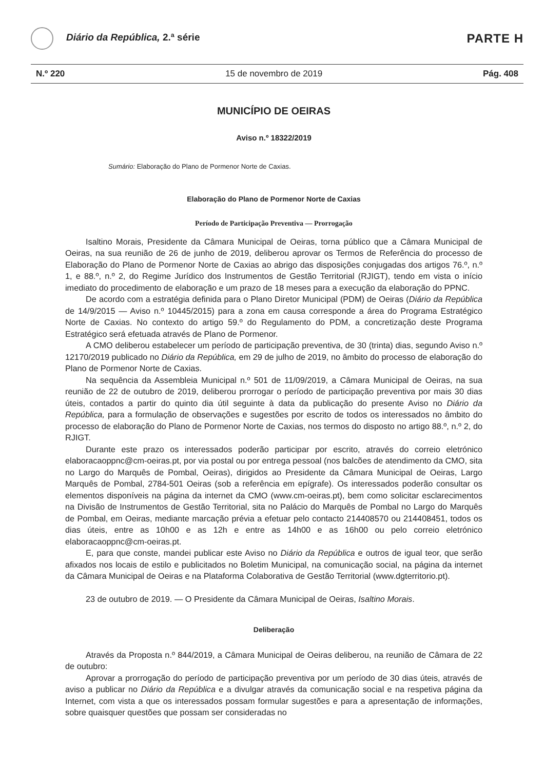Diário da República, 2.ª série
PARTE H
N.º 220 15 de novembro de 2019 Pág. 408
MUNICÍPIO DE OEIRAS
Aviso n.º 18322/2019
Sumário: Elaboração do Plano de Pormenor Norte de Caxias.
Elaboração do Plano de Pormenor Norte de Caxias
Período de Participação Preventiva — Prorrogação
Isaltino Morais, Presidente da Câmara Municipal de Oeiras, torna público que a Câmara Municipal de Oeiras, na sua reunião de 26 de junho de 2019, deliberou aprovar os Termos de Referência do processo de Elaboração do Plano de Pormenor Norte de Caxias ao abrigo das disposições conjugadas dos artigos 76.º, n.º 1, e 88.º, n.º 2, do Regime Jurídico dos Instrumentos de Gestão Territorial (RJIGT), tendo em vista o início imediato do procedimento de elaboração e um prazo de 18 meses para a execução da elaboração do PPNC.
De acordo com a estratégia definida para o Plano Diretor Municipal (PDM) de Oeiras (Diário da República de 14/9/2015 — Aviso n.º 10445/2015) para a zona em causa corresponde a área do Programa Estratégico Norte de Caxias. No contexto do artigo 59.º do Regulamento do PDM, a concretização deste Programa Estratégico será efetuada através de Plano de Pormenor.
A CMO deliberou estabelecer um período de participação preventiva, de 30 (trinta) dias, segundo Aviso n.º 12170/2019 publicado no Diário da República, em 29 de julho de 2019, no âmbito do processo de elaboração do Plano de Pormenor Norte de Caxias.
Na sequência da Assembleia Municipal n.º 501 de 11/09/2019, a Câmara Municipal de Oeiras, na sua reunião de 22 de outubro de 2019, deliberou prorrogar o período de participação preventiva por mais 30 dias úteis, contados a partir do quinto dia útil seguinte à data da publicação do presente Aviso no Diário da República, para a formulação de observações e sugestões por escrito de todos os interessados no âmbito do processo de elaboração do Plano de Pormenor Norte de Caxias, nos termos do disposto no artigo 88.º, n.º 2, do RJIGT.
Durante este prazo os interessados poderão participar por escrito, através do correio eletrónico elaboracaoppnc@cm-oeiras.pt, por via postal ou por entrega pessoal (nos balcões de atendimento da CMO, sita no Largo do Marquês de Pombal, Oeiras), dirigidos ao Presidente da Câmara Municipal de Oeiras, Largo Marquês de Pombal, 2784-501 Oeiras (sob a referência em epígrafe). Os interessados poderão consultar os elementos disponíveis na página da internet da CMO (www.cm-oeiras.pt), bem como solicitar esclarecimentos na Divisão de Instrumentos de Gestão Territorial, sita no Palácio do Marquês de Pombal no Largo do Marquês de Pombal, em Oeiras, mediante marcação prévia a efetuar pelo contacto 214408570 ou 214408451, todos os dias úteis, entre as 10h00 e as 12h e entre as 14h00 e as 16h00 ou pelo correio eletrónico elaboracaoppnc@cm-oeiras.pt.
E, para que conste, mandei publicar este Aviso no Diário da República e outros de igual teor, que serão afixados nos locais de estilo e publicitados no Boletim Municipal, na comunicação social, na página da internet da Câmara Municipal de Oeiras e na Plataforma Colaborativa de Gestão Territorial (www.dgterritorio.pt).
23 de outubro de 2019. — O Presidente da Câmara Municipal de Oeiras, Isaltino Morais.
Deliberação
Através da Proposta n.º 844/2019, a Câmara Municipal de Oeiras deliberou, na reunião de Câmara de 22 de outubro:
Aprovar a prorrogação do período de participação preventiva por um período de 30 dias úteis, através de aviso a publicar no Diário da República e a divulgar através da comunicação social e na respetiva página da Internet, com vista a que os interessados possam formular sugestões e para a apresentação de informações, sobre quaisquer questões que possam ser consideradas no